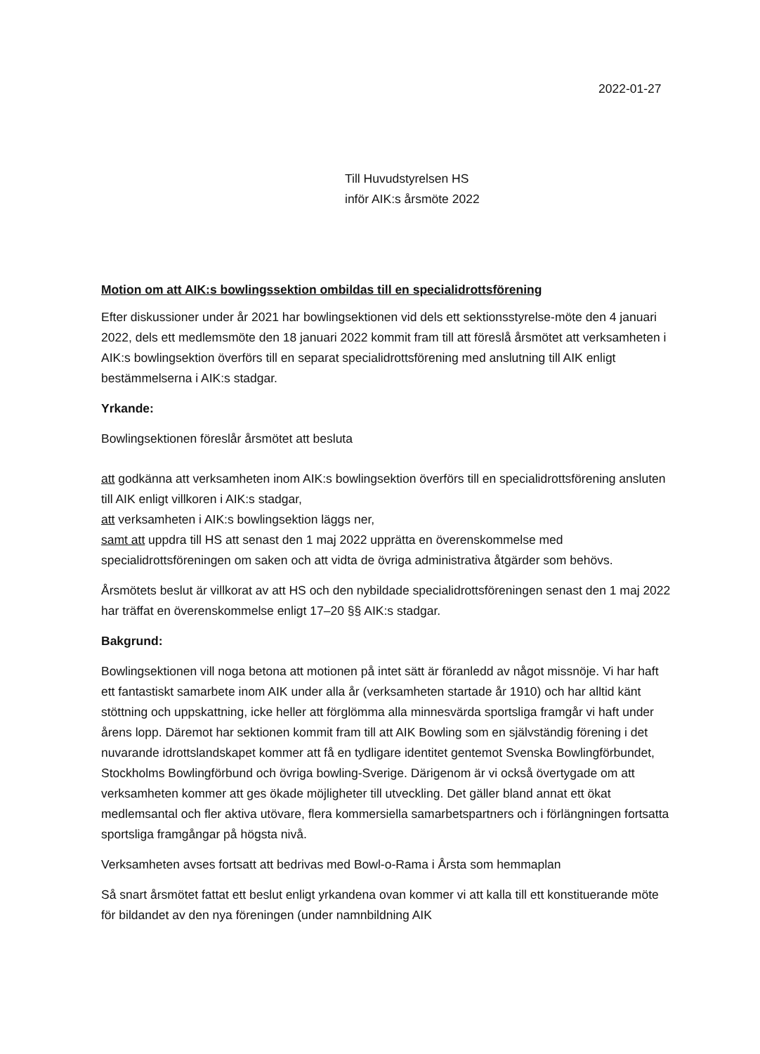2022-01-27
Till Huvudstyrelsen HS
inför AIK:s årsmöte 2022
Motion om att AIK:s bowlingssektion ombildas till en specialidrottsförening
Efter diskussioner under år 2021 har bowlingsektionen vid dels ett sektionsstyrelse-möte den 4 januari 2022, dels ett medlemsmöte den 18 januari 2022 kommit fram till att föreslå årsmötet att verksamheten i AIK:s bowlingsektion överförs till en separat specialidrottsförening med anslutning till AIK enligt bestämmelserna i AIK:s stadgar.
Yrkande:
Bowlingsektionen föreslår årsmötet att besluta
att godkänna att verksamheten inom AIK:s bowlingsektion överförs till en specialidrottsförening ansluten till AIK enligt villkoren i AIK:s stadgar,
att verksamheten i AIK:s bowlingsektion läggs ner,
samt att uppdra till HS att senast den 1 maj 2022 upprätta en överenskommelse med specialidrottsföreningen om saken och att vidta de övriga administrativa åtgärder som behövs.
Årsmötets beslut är villkorat av att HS och den nybildade specialidrottsföreningen senast den 1 maj 2022 har träffat en överenskommelse enligt 17–20 §§ AIK:s stadgar.
Bakgrund:
Bowlingsektionen vill noga betona att motionen på intet sätt är föranledd av något missnöje. Vi har haft ett fantastiskt samarbete inom AIK under alla år (verksamheten startade år 1910) och har alltid känt stöttning och uppskattning, icke heller att förglömma alla minnesvärda sportsliga framgår vi haft under årens lopp. Däremot har sektionen kommit fram till att AIK Bowling som en självständig förening i det nuvarande idrottslandskapet kommer att få en tydligare identitet gentemot Svenska Bowlingförbundet, Stockholms Bowlingförbund och övriga bowling-Sverige. Därigenom är vi också övertygade om att verksamheten kommer att ges ökade möjligheter till utveckling. Det gäller bland annat ett ökat medlemsantal och fler aktiva utövare, flera kommersiella samarbetspartners och i förlängningen fortsatta sportsliga framgångar på högsta nivå.
Verksamheten avses fortsatt att bedrivas med Bowl-o-Rama i Årsta som hemmaplan
Så snart årsmötet fattat ett beslut enligt yrkandena ovan kommer vi att kalla till ett konstituerande möte för bildandet av den nya föreningen (under namnbildning AIK